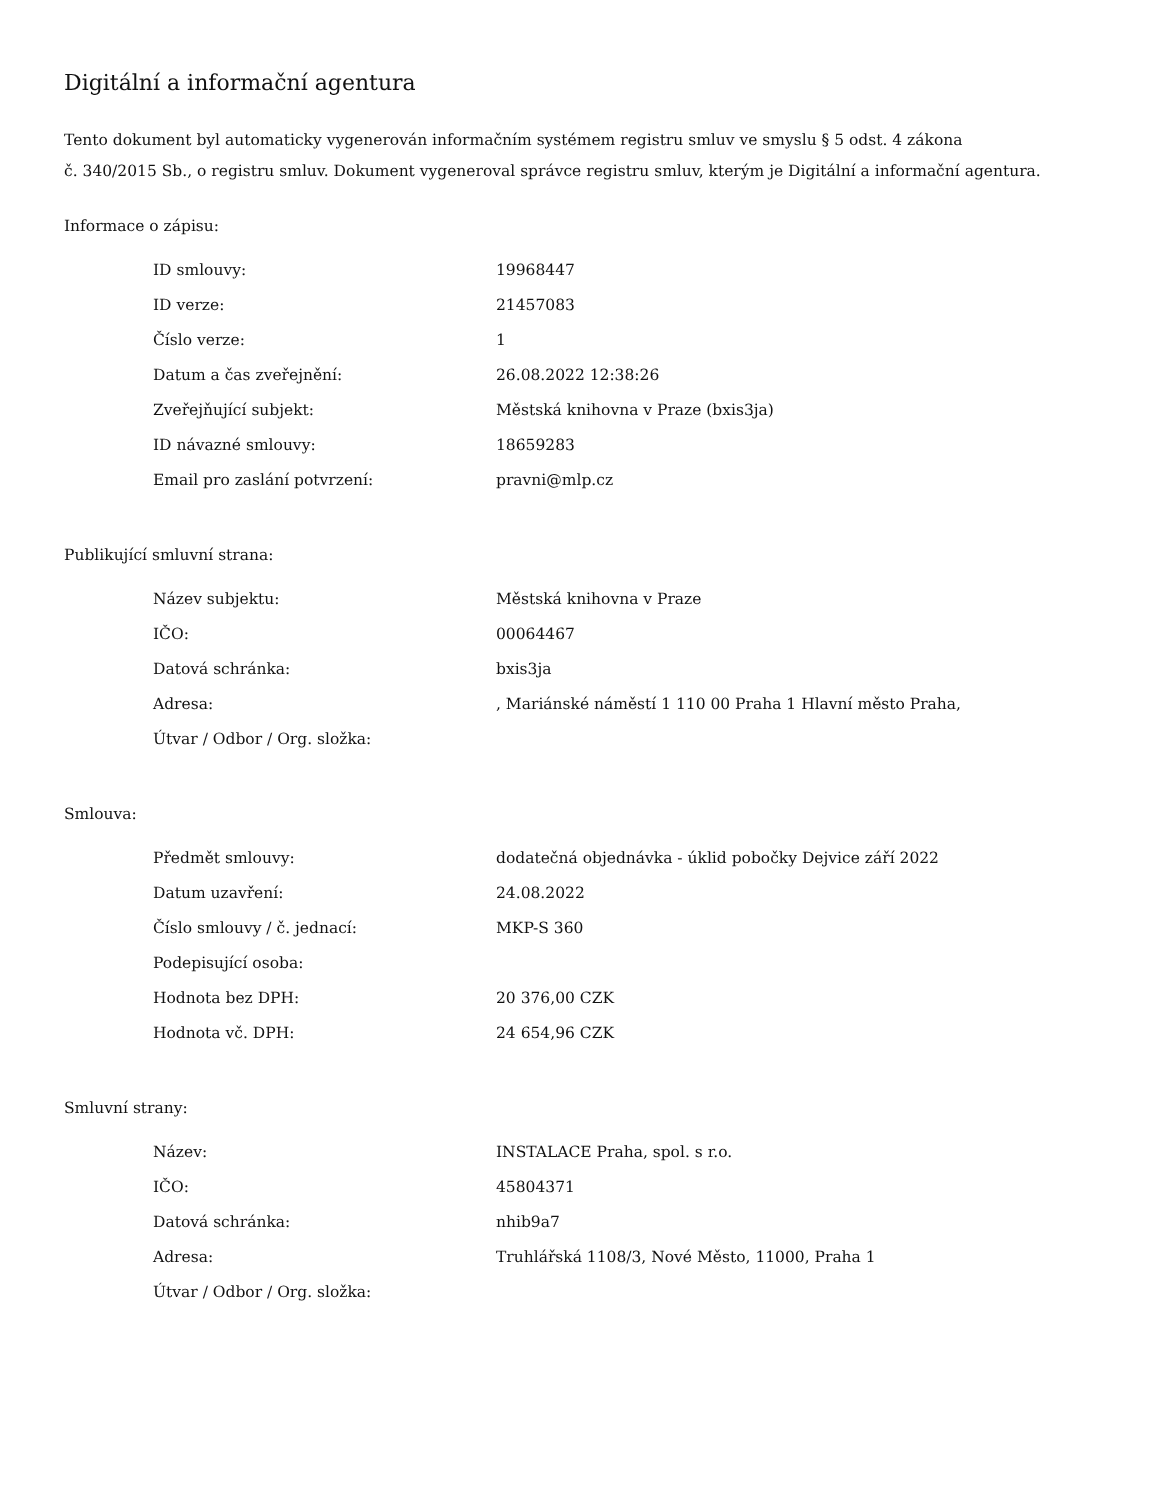Digitální a informační agentura
Tento dokument byl automaticky vygenerován informačním systémem registru smluv ve smyslu § 5 odst. 4 zákona
č. 340/2015 Sb., o registru smluv. Dokument vygeneroval správce registru smluv, kterým je Digitální a informační agentura.
Informace o zápisu:
| ID smlouvy: | 19968447 |
| ID verze: | 21457083 |
| Číslo verze: | 1 |
| Datum a čas zveřejnění: | 26.08.2022 12:38:26 |
| Zveřejňující subjekt: | Městská knihovna v Praze (bxis3ja) |
| ID návazné smlouvy: | 18659283 |
| Email pro zaslání potvrzení: | pravni@mlp.cz |
Publikující smluvní strana:
| Název subjektu: | Městská knihovna v Praze |
| IČO: | 00064467 |
| Datová schránka: | bxis3ja |
| Adresa: | , Mariánské náměstí 1 110 00 Praha 1 Hlavní město Praha, |
| Útvar / Odbor / Org. složka: | |
Smlouva:
| Předmět smlouvy: | dodatečná objednávka - úklid pobočky Dejvice září 2022 |
| Datum uzavření: | 24.08.2022 |
| Číslo smlouvy / č. jednací: | MKP-S 360 |
| Podepisující osoba: | |
| Hodnota bez DPH: | 20 376,00 CZK |
| Hodnota vč. DPH: | 24 654,96 CZK |
Smluvní strany:
| Název: | INSTALACE Praha, spol. s r.o. |
| IČO: | 45804371 |
| Datová schránka: | nhib9a7 |
| Adresa: | Truhlářská 1108/3, Nové Město, 11000, Praha 1 |
| Útvar / Odbor / Org. složka: | |